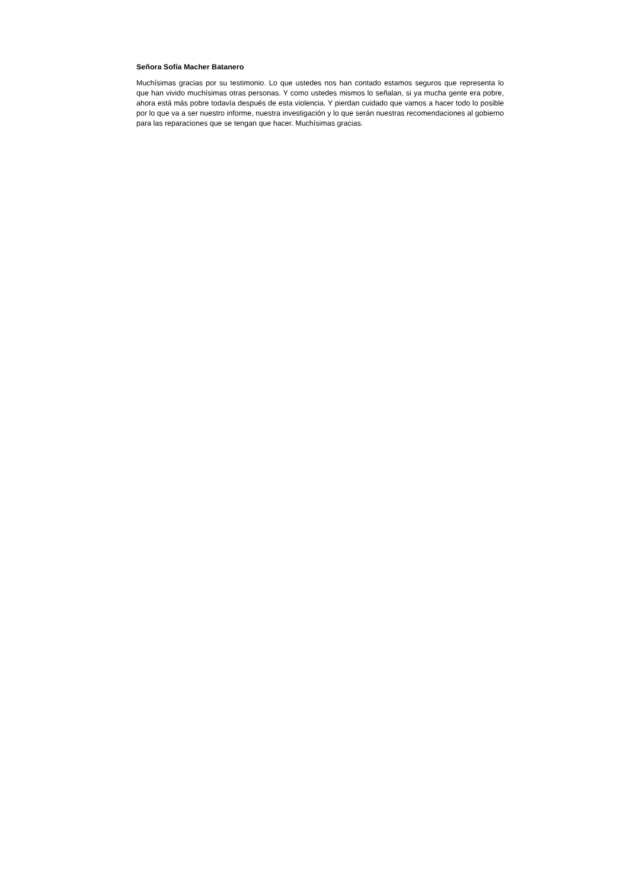Señora Sofía Macher Batanero
Muchísimas gracias por su testimonio. Lo que ustedes nos han contado estamos seguros que representa lo que han vivido muchísimas otras personas. Y como ustedes mismos lo señalan, si ya mucha gente era pobre, ahora está más pobre todavía después de esta violencia. Y pierdan cuidado que vamos a hacer todo lo posible por lo que va a ser nuestro informe, nuestra investigación y lo que serán nuestras recomendaciones al gobierno para las reparaciones que se tengan que hacer. Muchísimas gracias.